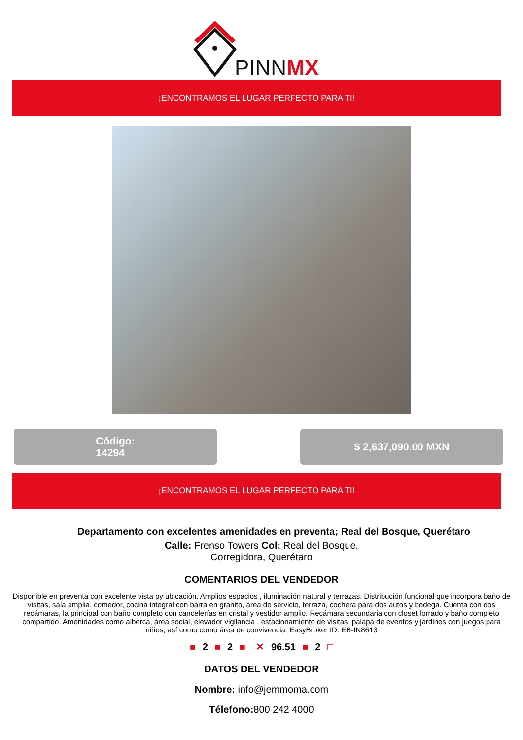PINNMX
¡ENCONTRAMOS EL LUGAR PERFECTO PARA TI!
Código:
14294
$ 2,637,090.00 MXN
¡ENCONTRAMOS EL LUGAR PERFECTO PARA TI!
Departamento con excelentes amenidades en preventa; Real del Bosque, Querétaro
Calle: Frenso Towers Col: Real del Bosque,
Corregidora, Querétaro
COMENTARIOS DEL VENDEDOR
Disponible en preventa con excelente vista py ubicación. Amplios espacios , iluminación natural y terrazas. Distribución funcional que incorpora baño de visitas, sala amplia, comedor, cocina integral con barra en granito, área de servicio, terraza, cochera para dos autos y bodega. Cuenta con dos recámaras, la principal con baño completo con cancelerías en cristal y vestidor amplio. Recámara secundaria con closet forrado y baño completo compartido. Amenidades como alberca, área social, elevador vigilancia , estacionamiento de visitas, palapa de eventos y jardines con juegos para niños, así como como área de convivencia. EasyBroker ID: EB-IN8613
■ 2 ■ 2 ■ ✕ 96.51 ■ 2 □
DATOS DEL VENDEDOR
Nombre: info@jemmoma.com
Télefono: 800 242 4000